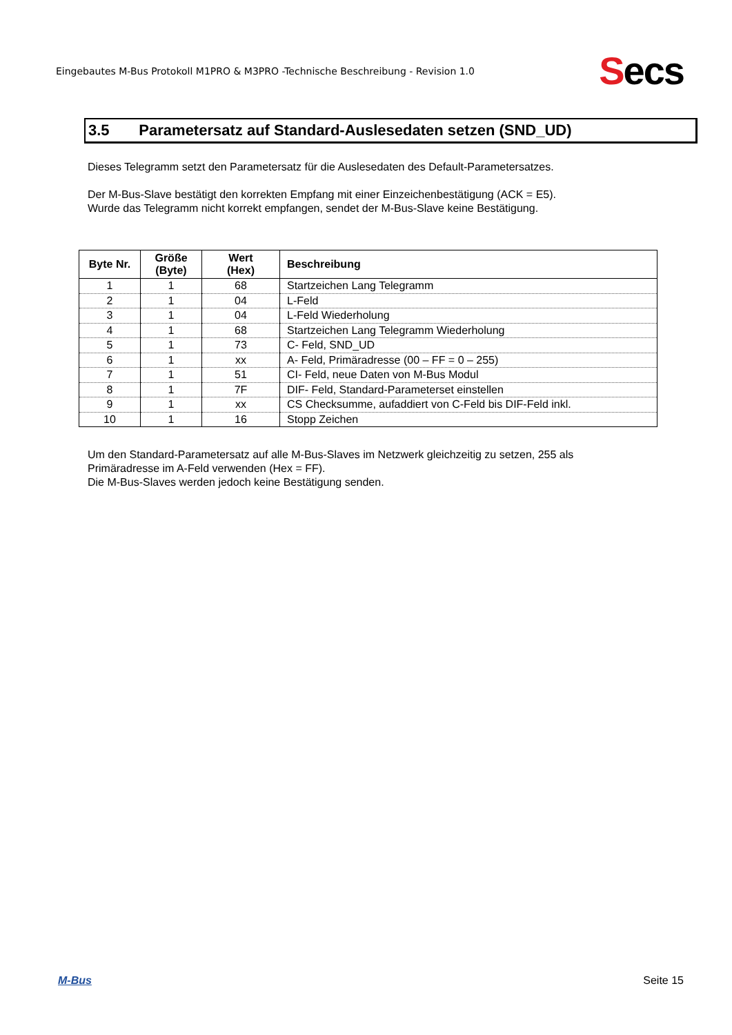Eingebautes M-Bus Protokoll M1PRO & M3PRO -Technische Beschreibung - Revision 1.0
Secs
3.5 Parametersatz auf Standard-Auslesedaten setzen (SND_UD)
Dieses Telegramm setzt den Parametersatz für die Auslesedaten des Default-Parametersatzes.
Der M-Bus-Slave bestätigt den korrekten Empfang mit einer Einzeichenbestätigung (ACK = E5).
Wurde das Telegramm nicht korrekt empfangen, sendet der M-Bus-Slave keine Bestätigung.
| Byte Nr. | Größe (Byte) | Wert (Hex) | Beschreibung |
| --- | --- | --- | --- |
| 1 | 1 | 68 | Startzeichen Lang Telegramm |
| 2 | 1 | 04 | L-Feld |
| 3 | 1 | 04 | L-Feld Wiederholung |
| 4 | 1 | 68 | Startzeichen Lang Telegramm Wiederholung |
| 5 | 1 | 73 | C- Feld, SND_UD |
| 6 | 1 | xx | A- Feld, Primäradresse (00 – FF = 0 – 255) |
| 7 | 1 | 51 | CI- Feld, neue Daten von M-Bus Modul |
| 8 | 1 | 7F | DIF- Feld, Standard-Parameterset einstellen |
| 9 | 1 | xx | CS Checksumme, aufaddiert von C-Feld bis DIF-Feld inkl. |
| 10 | 1 | 16 | Stopp Zeichen |
Um den Standard-Parametersatz auf alle M-Bus-Slaves im Netzwerk gleichzeitig zu setzen, 255 als Primäradresse im A-Feld verwenden (Hex = FF).
Die M-Bus-Slaves werden jedoch keine Bestätigung senden.
M-Bus Seite 15